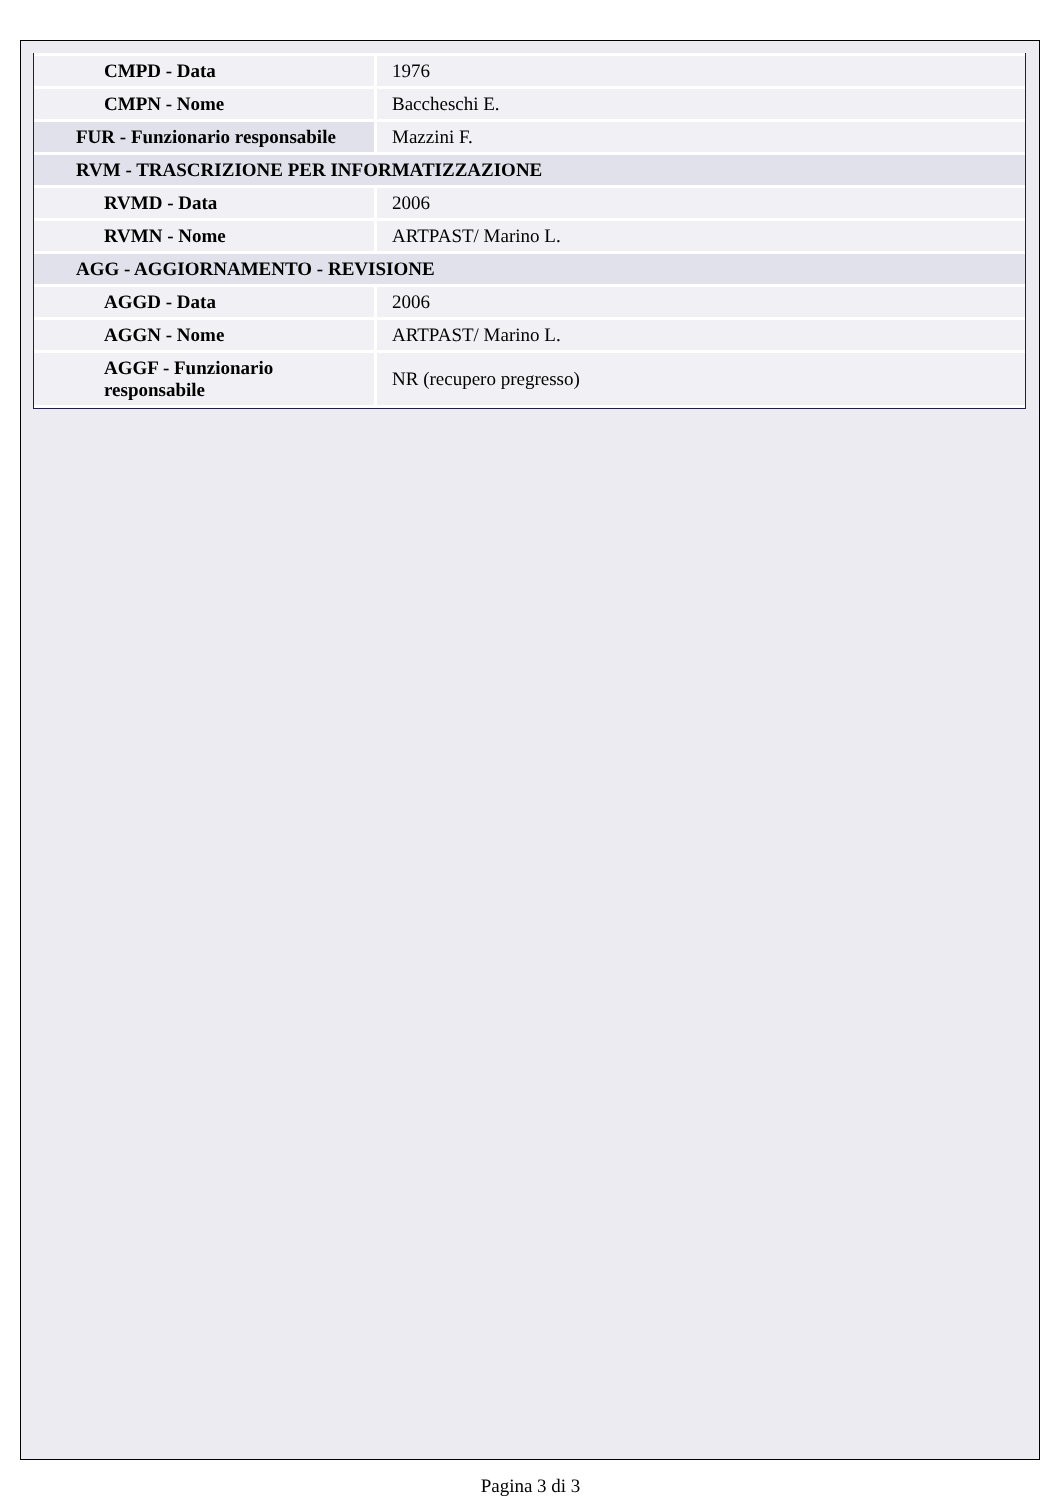| CMPD - Data | 1976 |
| CMPN - Nome | Baccheschi E. |
| FUR - Funzionario responsabile | Mazzini F. |
| RVM - TRASCRIZIONE PER INFORMATIZZAZIONE | |
| RVMD - Data | 2006 |
| RVMN - Nome | ARTPAST/ Marino L. |
| AGG - AGGIORNAMENTO - REVISIONE | |
| AGGD - Data | 2006 |
| AGGN - Nome | ARTPAST/ Marino L. |
| AGGF - Funzionario responsabile | NR (recupero pregresso) |
Pagina 3 di 3